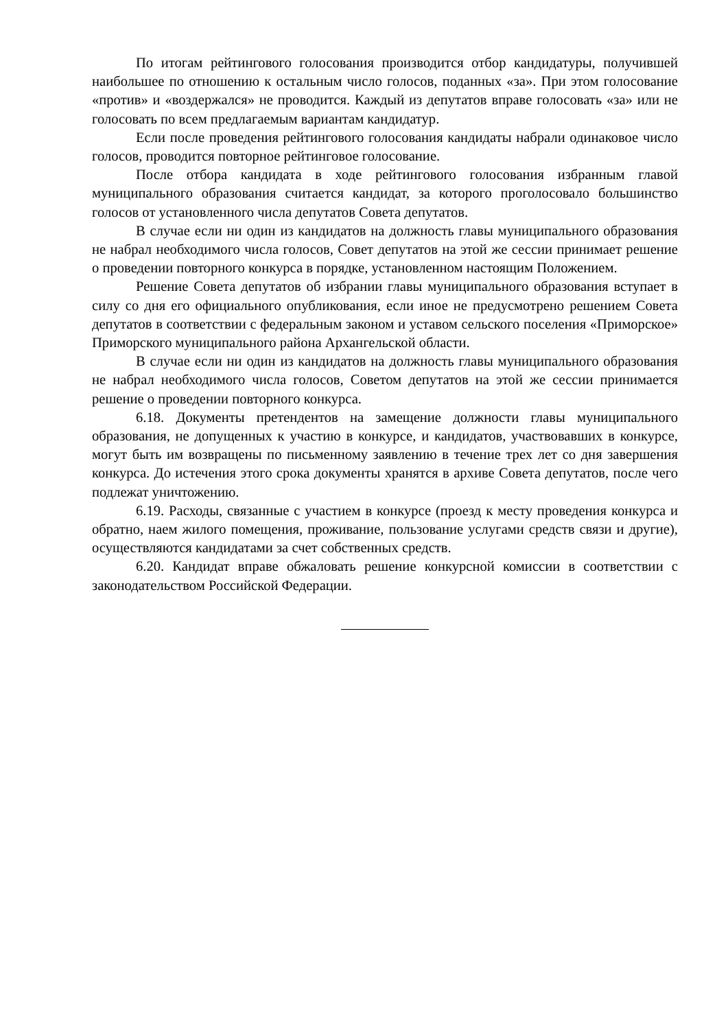По итогам рейтингового голосования производится отбор кандидатуры, получившей наибольшее по отношению к остальным число голосов, поданных «за». При этом голосование «против» и «воздержался» не проводится. Каждый из депутатов вправе голосовать «за» или не голосовать по всем предлагаемым вариантам кандидатур.
Если после проведения рейтингового голосования кандидаты набрали одинаковое число голосов, проводится повторное рейтинговое голосование.
После отбора кандидата в ходе рейтингового голосования избранным главой муниципального образования считается кандидат, за которого проголосовало большинство голосов от установленного числа депутатов Совета депутатов.
В случае если ни один из кандидатов на должность главы муниципального образования не набрал необходимого числа голосов, Совет депутатов на этой же сессии принимает решение о проведении повторного конкурса в порядке, установленном настоящим Положением.
Решение Совета депутатов об избрании главы муниципального образования вступает в силу со дня его официального опубликования, если иное не предусмотрено решением Совета депутатов в соответствии с федеральным законом и уставом сельского поселения «Приморское» Приморского муниципального района Архангельской области.
В случае если ни один из кандидатов на должность главы муниципального образования не набрал необходимого числа голосов, Советом депутатов на этой же сессии принимается решение о проведении повторного конкурса.
6.18. Документы претендентов на замещение должности главы муниципального образования, не допущенных к участию в конкурсе, и кандидатов, участвовавших в конкурсе, могут быть им возвращены по письменному заявлению в течение трех лет со дня завершения конкурса. До истечения этого срока документы хранятся в архиве Совета депутатов, после чего подлежат уничтожению.
6.19. Расходы, связанные с участием в конкурсе (проезд к месту проведения конкурса и обратно, наем жилого помещения, проживание, пользование услугами средств связи и другие), осуществляются кандидатами за счет собственных средств.
6.20. Кандидат вправе обжаловать решение конкурсной комиссии в соответствии с законодательством Российской Федерации.